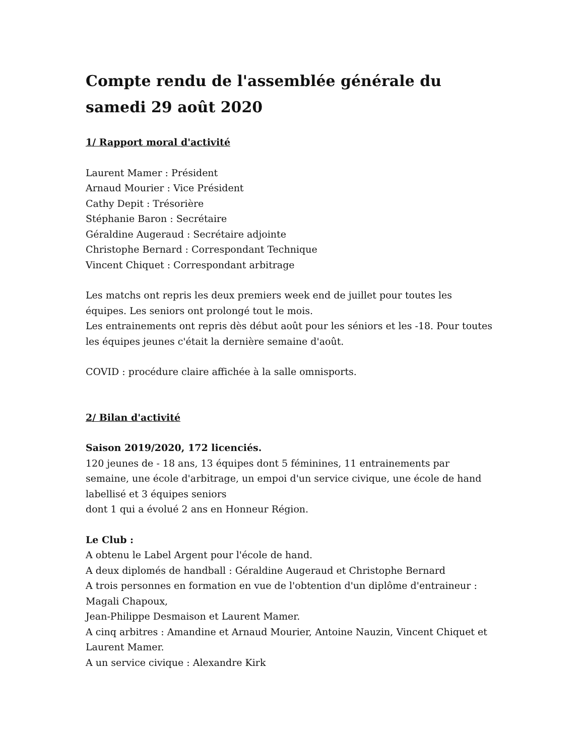Compte rendu de l'assemblée générale du samedi 29 août 2020
1/ Rapport moral d'activité
Laurent Mamer : Président
Arnaud Mourier : Vice Président
Cathy Depit : Trésorière
Stéphanie Baron : Secrétaire
Géraldine Augeraud : Secrétaire adjointe
Christophe Bernard : Correspondant Technique
Vincent Chiquet : Correspondant arbitrage
Les matchs ont repris les deux premiers week end de juillet pour toutes les équipes. Les seniors ont prolongé tout le mois.
Les entrainements ont repris dès début août pour les séniors et les -18. Pour toutes les équipes jeunes c'était la dernière semaine d'août.
COVID : procédure claire affichée à la salle omnisports.
2/ Bilan d'activité
Saison 2019/2020, 172 licenciés.
120 jeunes de - 18 ans, 13 équipes dont 5 féminines, 11 entrainements par semaine, une école d'arbitrage, un empoi d'un service civique, une école de hand labellisé et 3 équipes seniors
dont 1 qui a évolué 2 ans en Honneur Région.
Le Club :
A obtenu le Label Argent pour l'école de hand.
A deux diplomés de handball : Géraldine Augeraud et Christophe Bernard
A trois personnes en formation en vue de l'obtention d'un diplôme d'entraineur : Magali Chapoux,
Jean-Philippe Desmaison et Laurent Mamer.
A cinq arbitres : Amandine et Arnaud Mourier, Antoine Nauzin, Vincent Chiquet et Laurent Mamer.
A un service civique : Alexandre Kirk